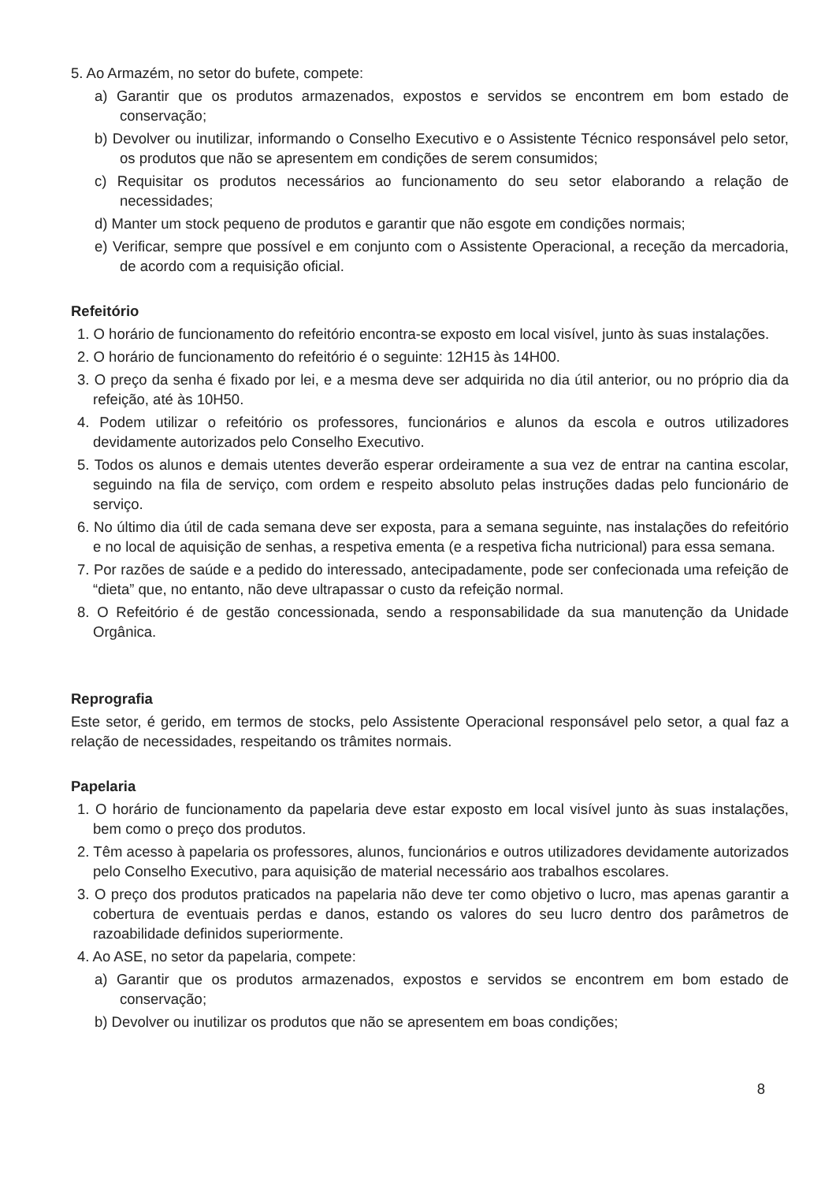5. Ao Armazém, no setor do bufete, compete:
a) Garantir que os produtos armazenados, expostos e servidos se encontrem em bom estado de conservação;
b) Devolver ou inutilizar, informando o Conselho Executivo e o Assistente Técnico responsável pelo setor, os produtos que não se apresentem em condições de serem consumidos;
c) Requisitar os produtos necessários ao funcionamento do seu setor elaborando a relação de necessidades;
d) Manter um stock pequeno de produtos e garantir que não esgote em condições normais;
e) Verificar, sempre que possível e em conjunto com o Assistente Operacional, a receção da mercadoria, de acordo com a requisição oficial.
Refeitório
1. O horário de funcionamento do refeitório encontra-se exposto em local visível, junto às suas instalações.
2. O horário de funcionamento do refeitório é o seguinte: 12H15 às 14H00.
3. O preço da senha é fixado por lei, e a mesma deve ser adquirida no dia útil anterior, ou no próprio dia da refeição, até às 10H50.
4. Podem utilizar o refeitório os professores, funcionários e alunos da escola e outros utilizadores devidamente autorizados pelo Conselho Executivo.
5. Todos os alunos e demais utentes deverão esperar ordeiramente a sua vez de entrar na cantina escolar, seguindo na fila de serviço, com ordem e respeito absoluto pelas instruções dadas pelo funcionário de serviço.
6. No último dia útil de cada semana deve ser exposta, para a semana seguinte, nas instalações do refeitório e no local de aquisição de senhas, a respetiva ementa (e a respetiva ficha nutricional) para essa semana.
7. Por razões de saúde e a pedido do interessado, antecipadamente, pode ser confecionada uma refeição de “dieta” que, no entanto, não deve ultrapassar o custo da refeição normal.
8. O Refeitório é de gestão concessionada, sendo a responsabilidade da sua manutenção da Unidade Orgânica.
Reprografia
Este setor, é gerido, em termos de stocks, pelo Assistente Operacional responsável pelo setor, a qual faz a relação de necessidades, respeitando os trâmites normais.
Papelaria
1. O horário de funcionamento da papelaria deve estar exposto em local visível junto às suas instalações, bem como o preço dos produtos.
2. Têm acesso à papelaria os professores, alunos, funcionários e outros utilizadores devidamente autorizados pelo Conselho Executivo, para aquisição de material necessário aos trabalhos escolares.
3. O preço dos produtos praticados na papelaria não deve ter como objetivo o lucro, mas apenas garantir a cobertura de eventuais perdas e danos, estando os valores do seu lucro dentro dos parâmetros de razoabilidade definidos superiormente.
4. Ao ASE, no setor da papelaria, compete:
a) Garantir que os produtos armazenados, expostos e servidos se encontrem em bom estado de conservação;
b) Devolver ou inutilizar os produtos que não se apresentem em boas condições;
8